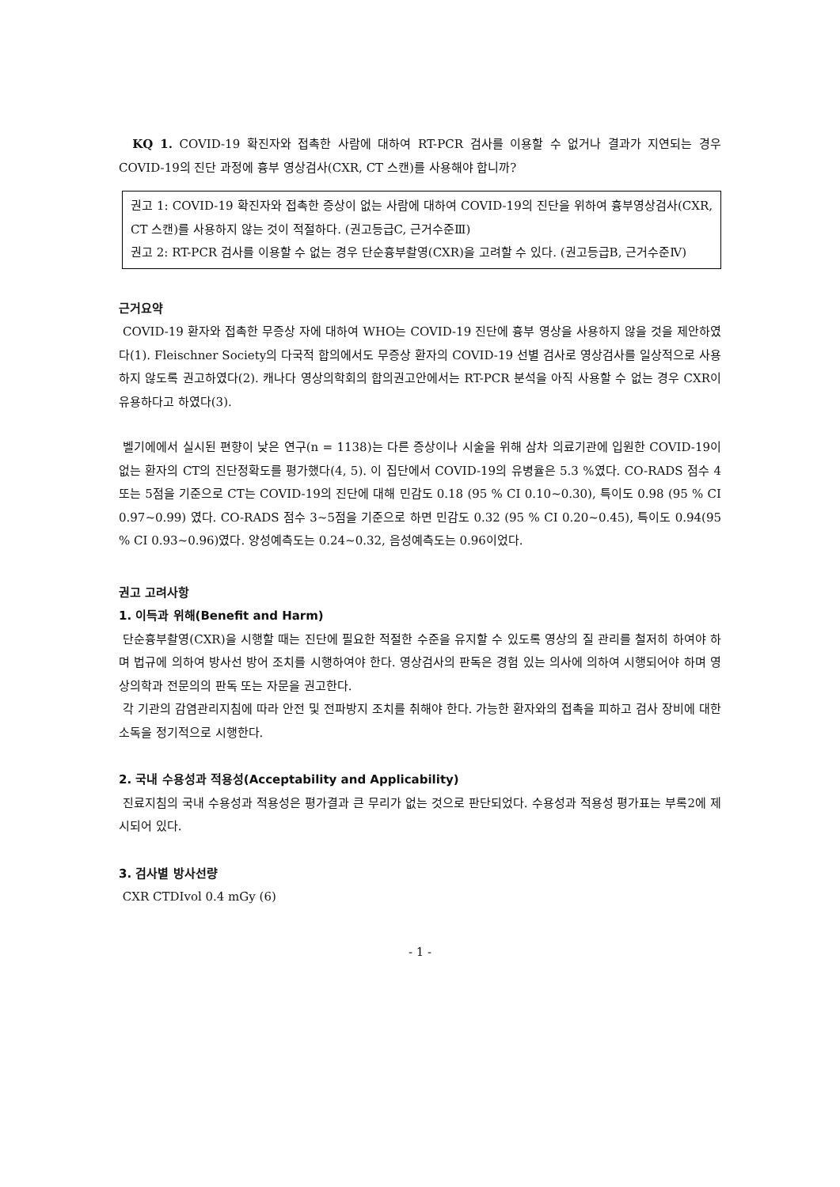KQ 1. COVID-19 확진자와 접촉한 사람에 대하여 RT-PCR 검사를 이용할 수 없거나 결과가 지연되는 경우 COVID-19의 진단 과정에 흉부 영상검사(CXR, CT 스캔)를 사용해야 합니까?
권고 1: COVID-19 확진자와 접촉한 증상이 없는 사람에 대하여 COVID-19의 진단을 위하여 흉부영상검사(CXR, CT 스캔)를 사용하지 않는 것이 적절하다. (권고등급C, 근거수준Ⅲ)
권고 2: RT-PCR 검사를 이용할 수 없는 경우 단순흉부촬영(CXR)을 고려할 수 있다. (권고등급B, 근거수준Ⅳ)
근거요약
COVID-19 환자와 접촉한 무증상 자에 대하여 WHO는 COVID-19 진단에 흉부 영상을 사용하지 않을 것을 제안하였다(1). Fleischner Society의 다국적 합의에서도 무증상 환자의 COVID-19 선별 검사로 영상검사를 일상적으로 사용하지 않도록 권고하였다(2). 캐나다 영상의학회의 합의권고안에서는 RT-PCR 분석을 아직 사용할 수 없는 경우 CXR이 유용하다고 하였다(3).
벨기에에서 실시된 편향이 낮은 연구(n = 1138)는 다른 증상이나 시술을 위해 삼차 의료기관에 입원한 COVID-19이 없는 환자의 CT의 진단정확도를 평가했다(4, 5). 이 집단에서 COVID-19의 유병율은 5.3 %였다. CO-RADS 점수 4 또는 5점을 기준으로 CT는 COVID-19의 진단에 대해 민감도 0.18 (95 % CI 0.10~0.30), 특이도 0.98 (95 % CI 0.97~0.99) 였다. CO-RADS 점수 3~5점을 기준으로 하면 민감도 0.32 (95 % CI 0.20~0.45), 특이도 0.94(95 % CI 0.93~0.96)였다. 양성예측도는 0.24~0.32, 음성예측도는 0.96이었다.
권고 고려사항
1. 이득과 위해(Benefit and Harm)
단순흉부촬영(CXR)을 시행할 때는 진단에 필요한 적절한 수준을 유지할 수 있도록 영상의 질 관리를 철저히 하여야 하며 법규에 의하여 방사선 방어 조치를 시행하여야 한다. 영상검사의 판독은 경험 있는 의사에 의하여 시행되어야 하며 영상의학과 전문의의 판독 또는 자문을 권고한다.
각 기관의 감염관리지침에 따라 안전 및 전파방지 조치를 취해야 한다. 가능한 환자와의 접촉을 피하고 검사 장비에 대한 소독을 정기적으로 시행한다.
2. 국내 수용성과 적용성(Acceptability and Applicability)
진료지침의 국내 수용성과 적용성은 평가결과 큰 무리가 없는 것으로 판단되었다. 수용성과 적용성 평가표는 부록2에 제시되어 있다.
3. 검사별 방사선량
CXR CTDIvol 0.4 mGy (6)
- 1 -